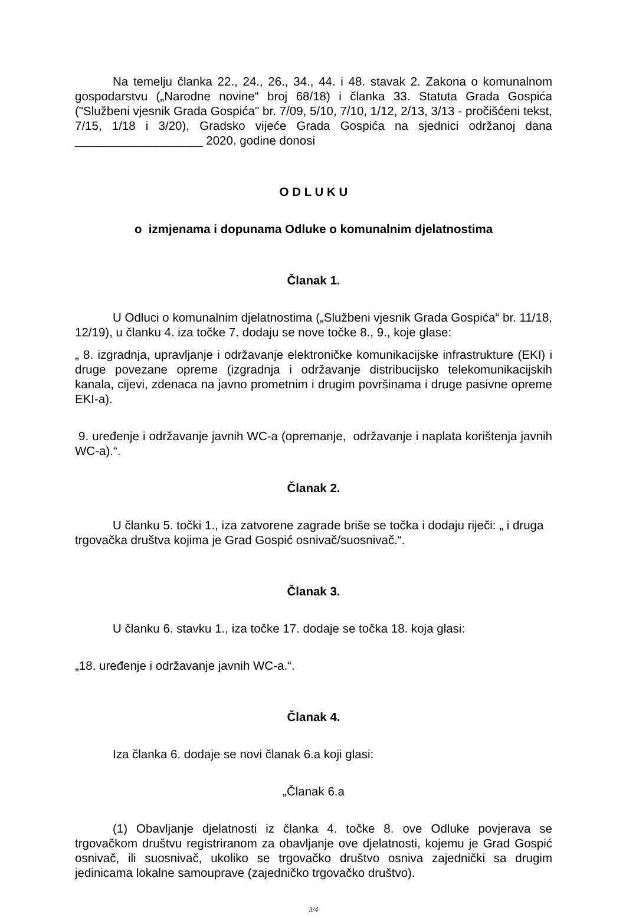Na temelju članka 22., 24., 26., 34., 44. i 48. stavak 2. Zakona o komunalnom gospodarstvu („Narodne novine“ broj 68/18) i članka 33. Statuta Grada Gospića ("Službeni vjesnik Grada Gospića" br. 7/09, 5/10, 7/10, 1/12, 2/13, 3/13 - pročišćeni tekst, 7/15, 1/18 i 3/20), Gradsko vijeće Grada Gospića na sjednici održanoj dana ___________________ 2020. godine donosi
O D L U K U
o izmjenama i dopunama Odluke o komunalnim djelatnostima
Članak 1.
U Odluci o komunalnim djelatnostima („Službeni vjesnik Grada Gospića“ br. 11/18, 12/19), u članku 4. iza točke 7. dodaju se nove točke 8., 9., koje glase:
„ 8. izgradnja, upravljanje i održavanje elektroničke komunikacijske infrastrukture (EKI) i druge povezane opreme (izgradnja i održavanje distribucijsko telekomunikacijskih kanala, cijevi, zdenaca na javno prometnim i drugim površinama i druge pasivne opreme EKI-a).
9. uređenje i održavanje javnih WC-a (opremanje, održavanje i naplata korištenja javnih WC-a).“.
Članak 2.
U članku 5. točki 1., iza zatvorene zagrade briše se točka i dodaju riječi: „ i druga trgovačka društva kojima je Grad Gospić osnivač/suosnivač.“.
Članak 3.
U članku 6. stavku 1., iza točke 17. dodaje se točka 18. koja glasi:
„18. uređenje i održavanje javnih WC-a.“.
Članak 4.
Iza članka 6. dodaje se novi članak 6.a koji glasi:
„Članak 6.a
(1) Obavljanje djelatnosti iz članka 4. točke 8. ove Odluke povjerava se trgovačkom društvu registriranom za obavljanje ove djelatnosti, kojemu je Grad Gospić osnivač, ili suosnivač, ukoliko se trgovačko društvo osniva zajednički sa drugim jedinicama lokalne samouprave (zajedničko trgovačko društvo).
3/4